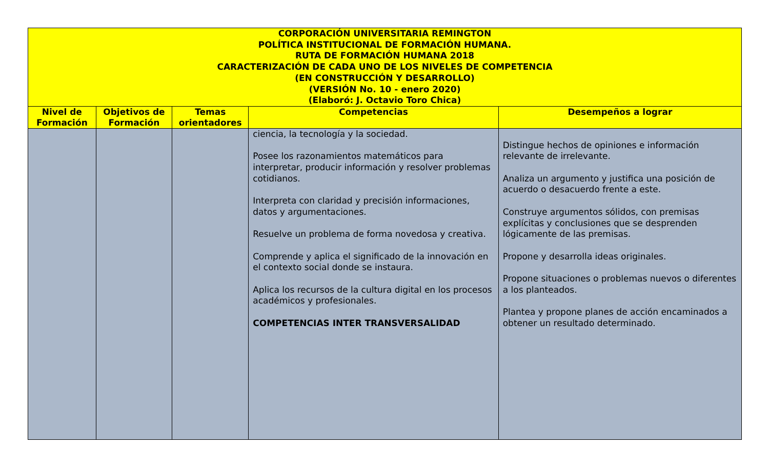| CORPORACIÓN UNIVERSITARIA REMINGTON POLÍTICA INSTITUCIONAL DE FORMACIÓN HUMANA. RUTA DE FORMACIÓN HUMANA 2018 CARACTERIZACIÓN DE CADA UNO DE LOS NIVELES DE COMPETENCIA (EN CONSTRUCCIÓN Y DESARROLLO) (VERSIÓN No. 10 - enero 2020) (Elaboró: J. Octavio Toro Chica) | | | | |
| Nivel de Formación | Objetivos de Formación | Temas orientadores | Competencias | Desempeños a lograr |
| | | | ciencia, la tecnología y la sociedad. Posee los razonamientos matemáticos para interpretar, producir información y resolver problemas cotidianos. Interpreta con claridad y precisión informaciones, datos y argumentaciones. Resuelve un problema de forma novedosa y creativa. Comprende y aplica el significado de la innovación en el contexto social donde se instaura. Aplica los recursos de la cultura digital en los procesos académicos y profesionales. COMPETENCIAS INTER TRANSVERSALIDAD | Distingue hechos de opiniones e información relevante de irrelevante. Analiza un argumento y justifica una posición de acuerdo o desacuerdo frente a este. Construye argumentos sólidos, con premisas explícitas y conclusiones que se desprenden lógicamente de las premisas. Propone y desarrolla ideas originales. Propone situaciones o problemas nuevos o diferentes a los planteados. Plantea y propone planes de acción encaminados a obtener un resultado determinado. |